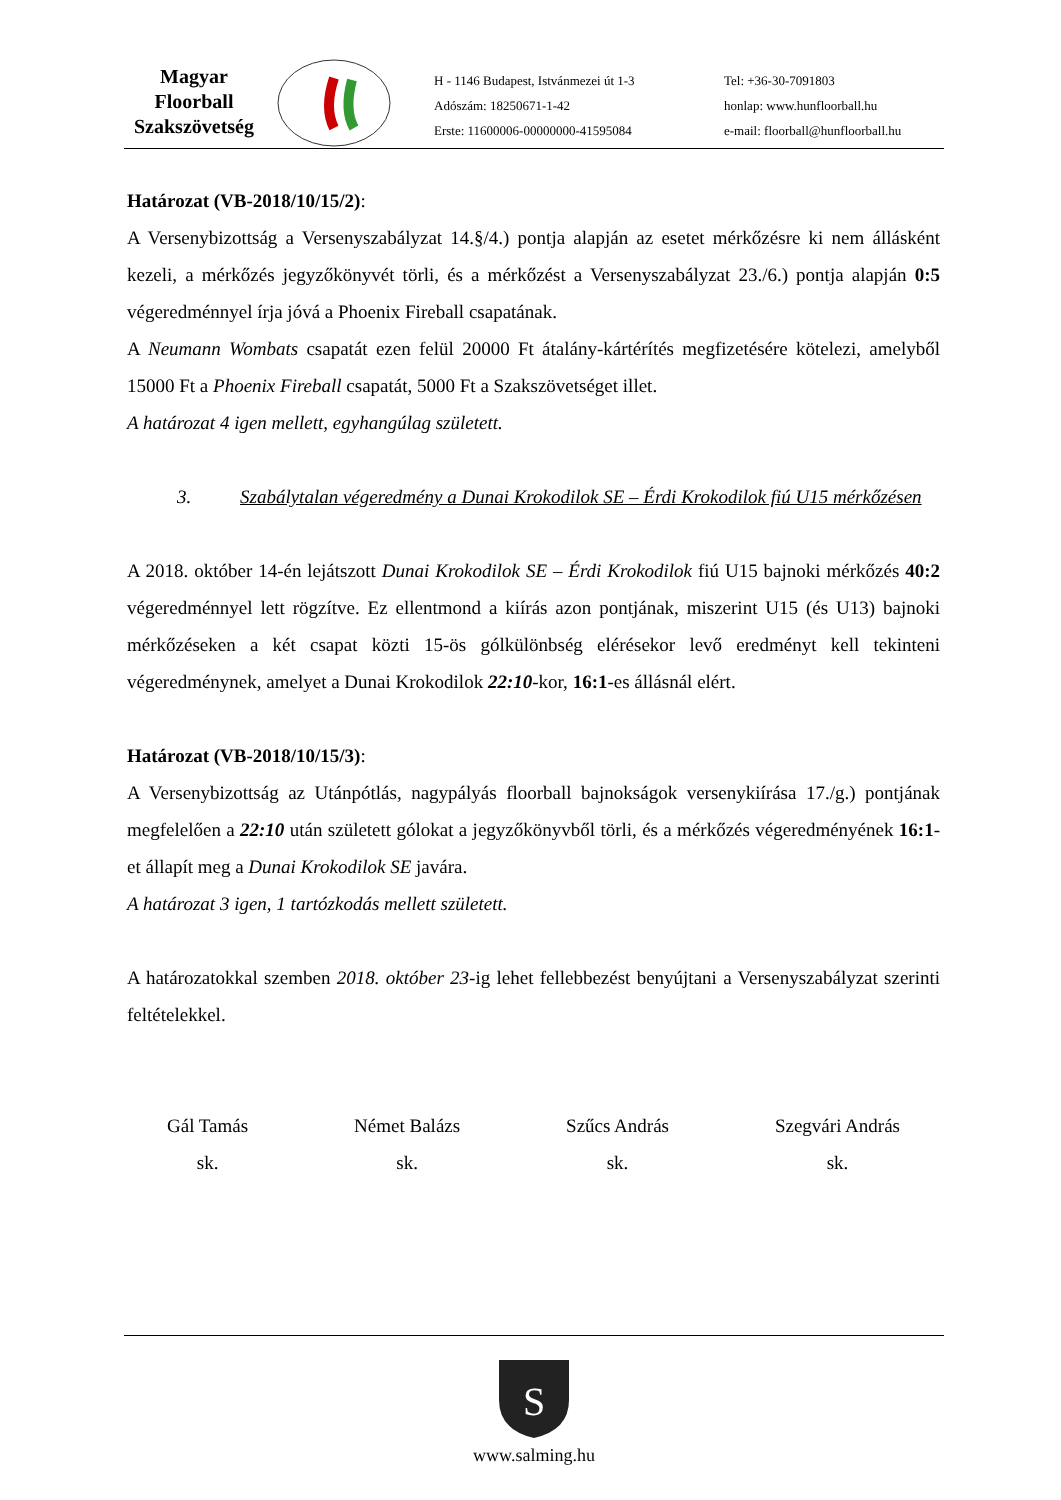Magyar
Floorball
Szakszövetség
H - 1146 Budapest, Istvánmezei út 1-3
Adószám: 18250671-1-42
Erste: 11600006-00000000-41595084
Tel: +36-30-7091803
honlap: www.hunfloorball.hu
e-mail: floorball@hunfloorball.hu
Határozat (VB-2018/10/15/2):
A Versenybizottság a Versenyszabályzat 14.§/4.) pontja alapján az esetet mérkőzésre ki nem állásként kezeli, a mérkőzés jegyzőkönyvét törli, és a mérkőzést a Versenyszabályzat 23./6.) pontja alapján 0:5 végeredménnyel írja jóvá a Phoenix Fireball csapatának.
A Neumann Wombats csapatát ezen felül 20000 Ft átalány-kártérítés megfizetésére kötelezi, amelyből 15000 Ft a Phoenix Fireball csapatát, 5000 Ft a Szakszövetséget illet.
A határozat 4 igen mellett, egyhangúlag született.
3. Szabálytalan végeredmény a Dunai Krokodilok SE – Érdi Krokodilok fiú U15 mérkőzésen
A 2018. október 14-én lejátszott Dunai Krokodilok SE – Érdi Krokodilok fiú U15 bajnoki mérkőzés 40:2 végeredménnyel lett rögzítve. Ez ellentmond a kiírás azon pontjának, miszerint U15 (és U13) bajnoki mérkőzéseken a két csapat közti 15-ös gólkülönbség elérésekor levő eredményt kell tekinteni végeredménynek, amelyet a Dunai Krokodilok 22:10-kor, 16:1-es állásnál elért.
Határozat (VB-2018/10/15/3):
A Versenybizottság az Utánpótlás, nagypályás floorball bajnokságok versenykiírása 17./g.) pontjának megfelelően a 22:10 után született gólokat a jegyzőkönyvből törli, és a mérkőzés végeredményének 16:1-et állapít meg a Dunai Krokodilok SE javára.
A határozat 3 igen, 1 tartózkodás mellett született.
A határozatokkal szemben 2018. október 23-ig lehet fellebbezést benyújtani a Versenyszabályzat szerinti feltételekkel.
Gál Tamás
sk.
Német Balázs
sk.
Szűcs András
sk.
Szegvári András
sk.
S
www.salming.hu